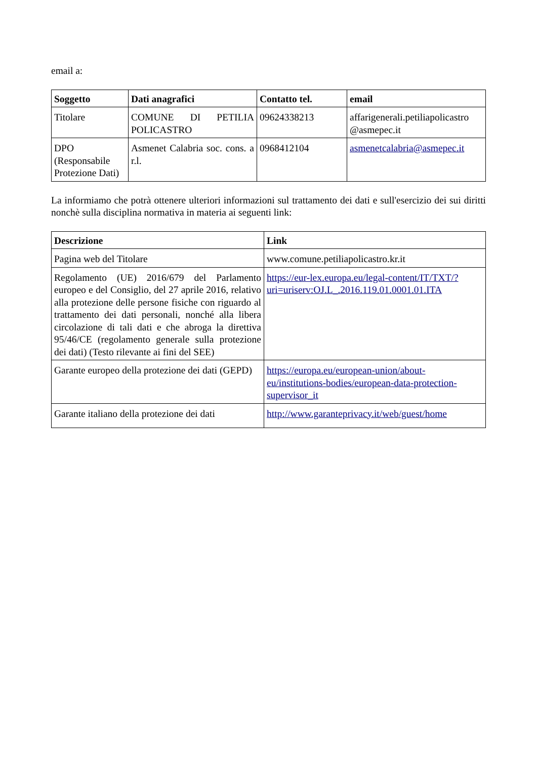email a:
| Soggetto | Dati anagrafici | Contatto tel. | email |
| --- | --- | --- | --- |
| Titolare | COMUNE DI PETILIA POLICASTRO | 09624338213 | affarigenerali.petiliapolicastro @asmepec.it |
| DPO (Responsabile Protezione Dati) | Asmenet Calabria soc. cons. a r.l. | 0968412104 | asmenetcalabria@asmepec.it |
La informiamo che potrà ottenere ulteriori informazioni sul trattamento dei dati e sull'esercizio dei sui diritti nonchè sulla disciplina normativa in materia ai seguenti link:
| Descrizione | Link |
| --- | --- |
| Pagina web del Titolare | www.comune.petiliapolicastro.kr.it |
| Regolamento (UE) 2016/679 del Parlamento europeo e del Consiglio, del 27 aprile 2016, relativo alla protezione delle persone fisiche con riguardo al trattamento dei dati personali, nonché alla libera circolazione di tali dati e che abroga la direttiva 95/46/CE (regolamento generale sulla protezione dei dati) (Testo rilevante ai fini del SEE) | https://eur-lex.europa.eu/legal-content/IT/TXT/?uri=uriserv:OJ.L_.2016.119.01.0001.01.ITA |
| Garante europeo della protezione dei dati (GEPD) | https://europa.eu/european-union/about-eu/institutions-bodies/european-data-protection-supervisor_it |
| Garante italiano della protezione dei dati | http://www.garanteprivacy.it/web/guest/home |